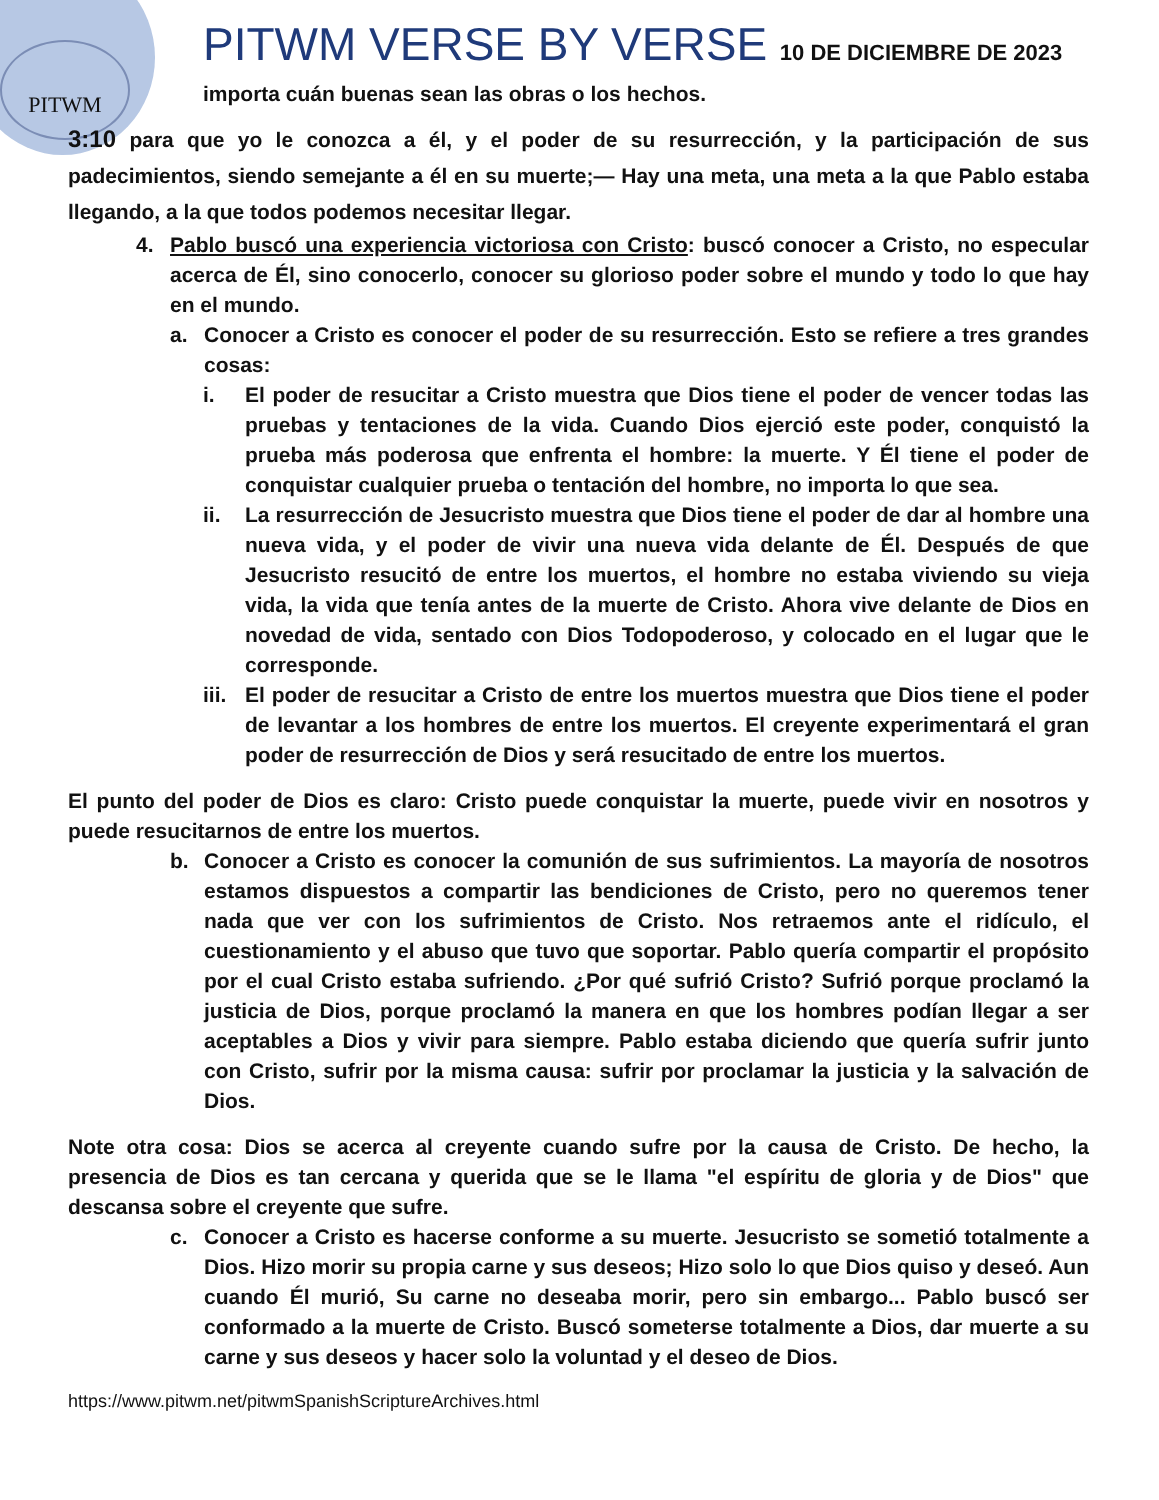PITWM
PITWM VERSE BY VERSE 10 DE DICIEMBRE DE 2023
importa cuán buenas sean las obras o los hechos.
3:10 para que yo le conozca a él, y el poder de su resurrección, y la participación de sus padecimientos, siendo semejante a él en su muerte;— Hay una meta, una meta a la que Pablo estaba llegando, a la que todos podemos necesitar llegar.
4. Pablo buscó una experiencia victoriosa con Cristo: buscó conocer a Cristo, no especular acerca de Él, sino conocerlo, conocer su glorioso poder sobre el mundo y todo lo que hay en el mundo.
a. Conocer a Cristo es conocer el poder de su resurrección. Esto se refiere a tres grandes cosas:
i. El poder de resucitar a Cristo muestra que Dios tiene el poder de vencer todas las pruebas y tentaciones de la vida. Cuando Dios ejerció este poder, conquistó la prueba más poderosa que enfrenta el hombre: la muerte. Y Él tiene el poder de conquistar cualquier prueba o tentación del hombre, no importa lo que sea.
ii. La resurrección de Jesucristo muestra que Dios tiene el poder de dar al hombre una nueva vida, y el poder de vivir una nueva vida delante de Él. Después de que Jesucristo resucitó de entre los muertos, el hombre no estaba viviendo su vieja vida, la vida que tenía antes de la muerte de Cristo. Ahora vive delante de Dios en novedad de vida, sentado con Dios Todopoderoso, y colocado en el lugar que le corresponde.
iii.
El poder de resucitar a Cristo de entre los muertos muestra que Dios tiene el poder de levantar a los hombres de entre los muertos. El creyente experimentará el gran poder de resurrección de Dios y será resucitado de entre los muertos.
El punto del poder de Dios es claro: Cristo puede conquistar la muerte, puede vivir en nosotros y puede resucitarnos de entre los muertos.
b. Conocer a Cristo es conocer la comunión de sus sufrimientos. La mayoría de nosotros estamos dispuestos a compartir las bendiciones de Cristo, pero no queremos tener nada que ver con los sufrimientos de Cristo. Nos retraemos ante el ridículo, el cuestionamiento y el abuso que tuvo que soportar. Pablo quería compartir el propósito por el cual Cristo estaba sufriendo. ¿Por qué sufrió Cristo? Sufrió porque proclamó la justicia de Dios, porque proclamó la manera en que los hombres podían llegar a ser aceptables a Dios y vivir para siempre. Pablo estaba diciendo que quería sufrir junto con Cristo, sufrir por la misma causa: sufrir por proclamar la justicia y la salvación de Dios.
Note otra cosa: Dios se acerca al creyente cuando sufre por la causa de Cristo. De hecho, la presencia de Dios es tan cercana y querida que se le llama "el espíritu de gloria y de Dios" que descansa sobre el creyente que sufre.
c. Conocer a Cristo es hacerse conforme a su muerte. Jesucristo se sometió totalmente a Dios. Hizo morir su propia carne y sus deseos; Hizo solo lo que Dios quiso y deseó. Aun cuando Él murió, Su carne no deseaba morir, pero sin embargo... Pablo buscó ser conformado a la muerte de Cristo. Buscó someterse totalmente a Dios, dar muerte a su carne y sus deseos y hacer solo la voluntad y el deseo de Dios.
https://www.pitwm.net/pitwmSpanishScriptureArchives.html